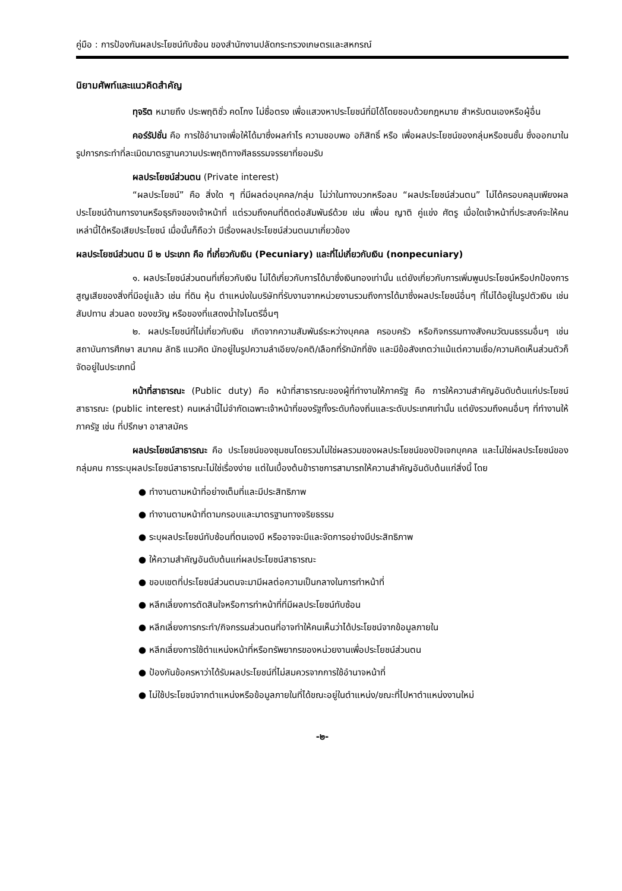คู่มือ : การป้องกันผลประโยชน์ทับซ้อน ของสำนักงานปลัดกระทรวงเกษตรและสหกรณ์
นิยามศัพท์และแนวคิดสำคัญ
ทุจริต หมายถึง ประพฤติชั่ว คดโกง ไม่ซื่อตรง เพื่อแสวงหาประโยชน์ที่มิได้โดยชอบด้วยกฎหมาย สำหรับตนเองหรือผู้อื่น
คอร์รัปชั่น คือ การใช้อำนาจเพื่อให้ได้มาซึ่งผลกำไร ความชอบพอ อภิสิทธิ์ หรือ เพื่อผลประโยชน์ของกลุ่มหรือชนชั้น ซึ่งออกมาในรูปการกระทำที่ละเมิดมาตรฐานความประพฤติทางศีลธรรมจรรยาที่ยอมรับ
ผลประโยชน์ส่วนตน (Private interest)
“ผลประโยชน์” คือ สิ่งใด ๆ ที่มีผลต่อบุคคล/กลุ่ม ไม่ว่าในทางบวกหรือลบ “ผลประโยชน์ส่วนตน” ไม่ได้ครอบคลุมเพียงผลประโยชน์ด้านการงานหรือธุรกิจของเจ้าหน้าที่ แต่รวมถึงคนที่ติดต่อสัมพันธ์ด้วย เช่น เพื่อน ญาติ คู่แข่ง ศัตรู เมื่อใดเจ้าหน้าที่ประสงค์จะให้คนเหล่านี้ได้หรือเสียประโยชน์ เมื่อนั้นก็ถือว่า มีเรื่องผลประโยชน์ส่วนตนมาเกี่ยวข้อง
ผลประโยชน์ส่วนตน มี ๒ ประเภท คือ ที่เกี่ยวกับเงิน (Pecuniary) และที่ไม่เกี่ยวกับเงิน (nonpecuniary)
๑. ผลประโยชน์ส่วนตนที่เกี่ยวกับเงิน ไม่ได้เกี่ยวกับการได้มาซึ่งเงินทองเท่านั้น แต่ยังเกี่ยวกับการเพิ่มพูนประโยชน์หรือปกป้องการสูญเสียของสิ่งที่มีอยู่แล้ว เช่น ที่ดิน หุ้น ตำแหน่งในบริษัทที่รับงานจากหน่วยงานรวมถึงการได้มาซึ่งผลประโยชน์อื่นๆ ที่ไม่ได้อยู่ในรูปตัวเงิน เช่น สัมปทาน ส่วนลด ของขวัญ หรือของที่แสดงน้ำใจไมตรีอื่นๆ
๒. ผลประโยชน์ที่ไม่เกี่ยวกับเงิน เกิดจากความสัมพันธ์ระหว่างบุคคล ครอบครัว หรือกิจกรรมทางสังคมวัฒนธรรมอื่นๆ เช่น สถาบันการศึกษา สมาคม ลัทธิ แนวคิด มักอยู่ในรูปความลำเอียง/อคติ/เลือกที่รักมักที่ชัง และมีข้อสังเกตว่าแม้แต่ความเชื่อ/ความคิดเห็นส่วนตัวก็จัดอยู่ในประเภทนี้
หน้าที่สาธารณะ (Public duty) คือ หน้าที่สาธารณะของผู้ที่ทำงานให้ภาครัฐ คือ การให้ความสำคัญอันดับต้นแก่ประโยชน์สาธารณะ (public interest) คนเหล่านี้ไม่จำกัดเฉพาะเจ้าหน้าที่ของรัฐทั้งระดับท้องถิ่นและระดับประเทศเท่านั้น แต่ยังรวมถึงคนอื่นๆ ที่ทำงานให้ภาครัฐ เช่น ที่ปรึกษา อาสาสมัคร
ผลประโยชน์สาธารณะ คือ ประโยชน์ของชุมชนโดยรวมไม่ใช่ผลรวมของผลประโยชน์ของปัจเจกบุคคล และไม่ใช่ผลประโยชน์ของกลุ่มคน การระบุผลประโยชน์สาธารณะไม่ใช่เรื่องง่าย แต่ในเบื้องต้นข้าราชการสามารถให้ความสำคัญอันดับต้นแก่สิ่งนี้ โดย
● ทำงานตามหน้าที่อย่างเต็มที่และมีประสิทธิภาพ
● ทำงานตามหน้าที่ตามกรอบและมาตรฐานทางจริยธรรม
● ระบุผลประโยชน์ทับซ้อนที่ตนเองมี หรืออาจจะมีและจัดการอย่างมีประสิทธิภาพ
● ให้ความสำคัญอันดับต้นแก่ผลประโยชน์สาธารณะ
● ขอบเขตที่ประโยชน์ส่วนตนจะมามีผลต่อความเป็นกลางในการทำหน้าที่
● หลีกเลี่ยงการตัดสินใจหรือการทำหน้าที่ที่มีผลประโยชน์ทับซ้อน
● หลีกเลี่ยงการกระทำ/กิจกรรมส่วนตนที่อาจทำให้คนเห็นว่าได้ประโยชน์จากข้อมูลภายใน
● หลีกเลี่ยงการใช้ตำแหน่งหน้าที่หรือทรัพยากรของหน่วยงานเพื่อประโยชน์ส่วนตน
● ป้องกันข้อครหาว่าได้รับผลประโยชน์ที่ไม่สมควรจากการใช้อำนาจหน้าที่
● ไม่ใช้ประโยชน์จากตำแหน่งหรือข้อมูลภายในที่ได้ขณะอยู่ในตำแหน่ง/ขณะที่ไปหาตำแหน่งงานใหม่
-๒-